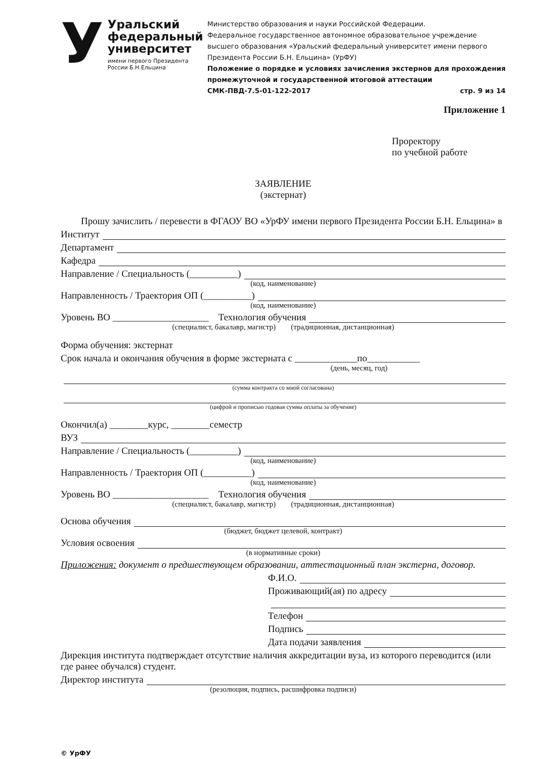У
Уральский
федеральный
университет
имени первого Президента
России Б.Н.Ельцина
Министерство образования и науки Российской Федерации.
Федеральное государственное автономное образовательное учреждение высшего образования «Уральский федеральный университет имени первого Президента России Б.Н. Ельцина» (УрФУ)
Положение о порядке и условиях зачисления экстернов для прохождения промежуточной и государственной итоговой аттестации
СМК-ПВД-7.5-01-122-2017 стр. 9 из 14
Приложение 1
Проректору
по учебной работе
ЗАЯВЛЕНИЕ
(экстернат)
Прошу зачислить / перевести в ФГАОУ ВО «УрФУ имени первого Президента России Б.Н. Ельцина» в
Институт
Департамент
Кафедра
Направление / Специальность (__________)
(код, наименование)
Направленность / Траектория ОП (__________)
(код, наименование)
Уровень ВО ____________________ Технология обучения
(специалист, бакалавр, магистр) (традиционная, дистанционная)
Форма обучения: экстернат
Срок начала и окончания обучения в форме экстерната с _____________по___________
(день, месяц, год)
(сумма контракта со мной согласована)
(цифрой и прописью годовая сумма оплаты за обучение)
Окончил(а) ________курс, ________семестр
ВУЗ
Направление / Специальность (__________)
(код, наименование)
Направленность / Траектория ОП (__________)
(код, наименование)
Уровень ВО ____________________ Технология обучения
(специалист, бакалавр, магистр) (традиционная, дистанционная)
Основа обучения
(бюджет, бюджет целевой, контракт)
Условия освоения
(в нормативные сроки)
Приложения: документ о предшествующем образовании, аттестационный план экстерна, договор.
Ф.И.О.
Проживающий(ая) по адресу
Телефон
Подпись
Дата подачи заявления
Дирекция института подтверждает отсутствие наличия аккредитации вуза, из которого переводится (или где ранее обучался) студент.
Директор института
(резолюция, подпись, расшифровка подписи)
© УрФУ